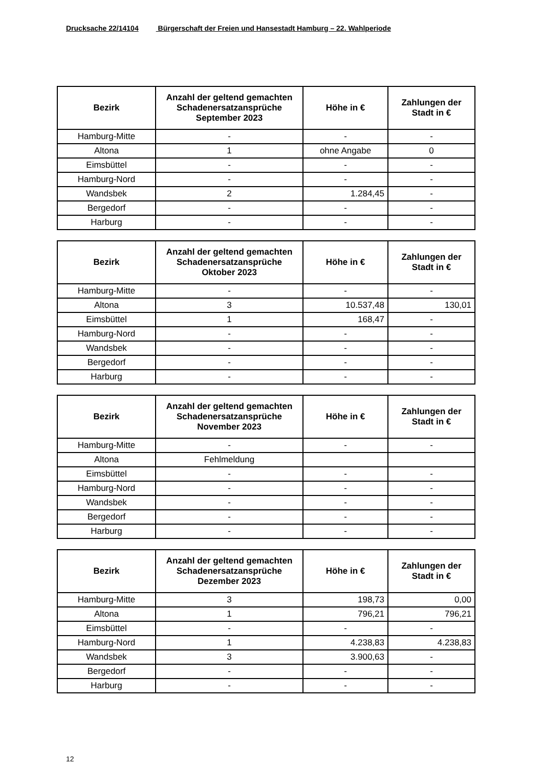Drucksache 22/14104 Bürgerschaft der Freien und Hansestadt Hamburg – 22. Wahlperiode
| Bezirk | Anzahl der geltend gemachten Schadenersatzansprüche September 2023 | Höhe in € | Zahlungen der Stadt in € |
| --- | --- | --- | --- |
| Hamburg-Mitte | - | - | - |
| Altona | 1 | ohne Angabe | 0 |
| Eimsbüttel | - | - | - |
| Hamburg-Nord | - | - | - |
| Wandsbek | 2 | 1.284,45 | - |
| Bergedorf | - | - | - |
| Harburg | - | - | - |
| Bezirk | Anzahl der geltend gemachten Schadenersatzansprüche Oktober 2023 | Höhe in € | Zahlungen der Stadt in € |
| --- | --- | --- | --- |
| Hamburg-Mitte | - | - | - |
| Altona | 3 | 10.537,48 | 130,01 |
| Eimsbüttel | 1 | 168,47 | - |
| Hamburg-Nord | - | - | - |
| Wandsbek | - | - | - |
| Bergedorf | - | - | - |
| Harburg | - | - | - |
| Bezirk | Anzahl der geltend gemachten Schadenersatzansprüche November 2023 | Höhe in € | Zahlungen der Stadt in € |
| --- | --- | --- | --- |
| Hamburg-Mitte | - | - | - |
| Altona | Fehlmeldung | | |
| Eimsbüttel | - | - | - |
| Hamburg-Nord | - | - | - |
| Wandsbek | - | - | - |
| Bergedorf | - | - | - |
| Harburg | - | - | - |
| Bezirk | Anzahl der geltend gemachten Schadenersatzansprüche Dezember 2023 | Höhe in € | Zahlungen der Stadt in € |
| --- | --- | --- | --- |
| Hamburg-Mitte | 3 | 198,73 | 0,00 |
| Altona | 1 | 796,21 | 796,21 |
| Eimsbüttel | - | - | - |
| Hamburg-Nord | 1 | 4.238,83 | 4.238,83 |
| Wandsbek | 3 | 3.900,63 | - |
| Bergedorf | - | - | - |
| Harburg | - | - | - |
12